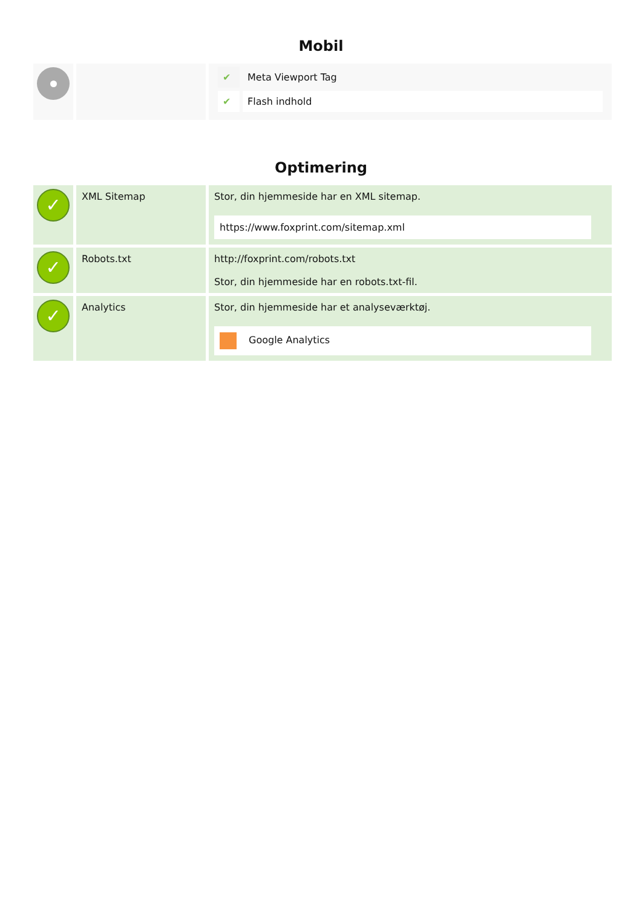Mobil
| | | / ✔ / Meta Viewport Tag / / ✔ / Flash indhold / |
Optimering
| ✓ | XML Sitemap | Stor, din hjemmeside har en XML sitemap. https://www.foxprint.com/sitemap.xml |
| ✓ | Robots.txt | http://foxprint.com/robots.txt Stor, din hjemmeside har en robots.txt-fil. |
| ✓ | Analytics | Stor, din hjemmeside har et analyseværktøj. Google Analytics |